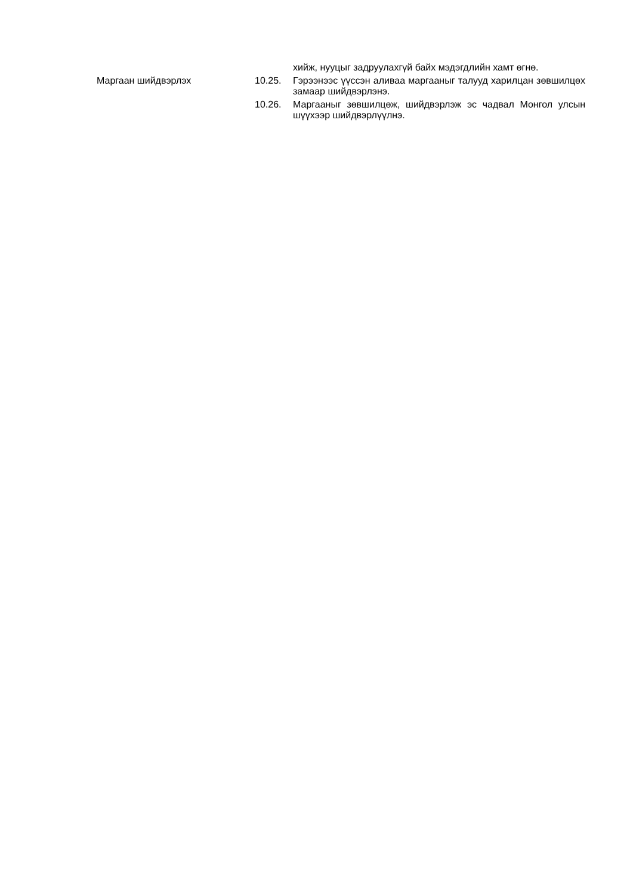хийж, нууцыг задруулахгүй байх мэдэгдлийн хамт өгнө.
Маргаан шийдвэрлэх 10.25. Гэрээнээс үүссэн аливаа маргааныг талууд харилцан зөвшилцөх замаар шийдвэрлэнэ.
10.26. Маргааныг зөвшилцөж, шийдвэрлэж эс чадвал Монгол улсын шүүхээр шийдвэрлүүлнэ.